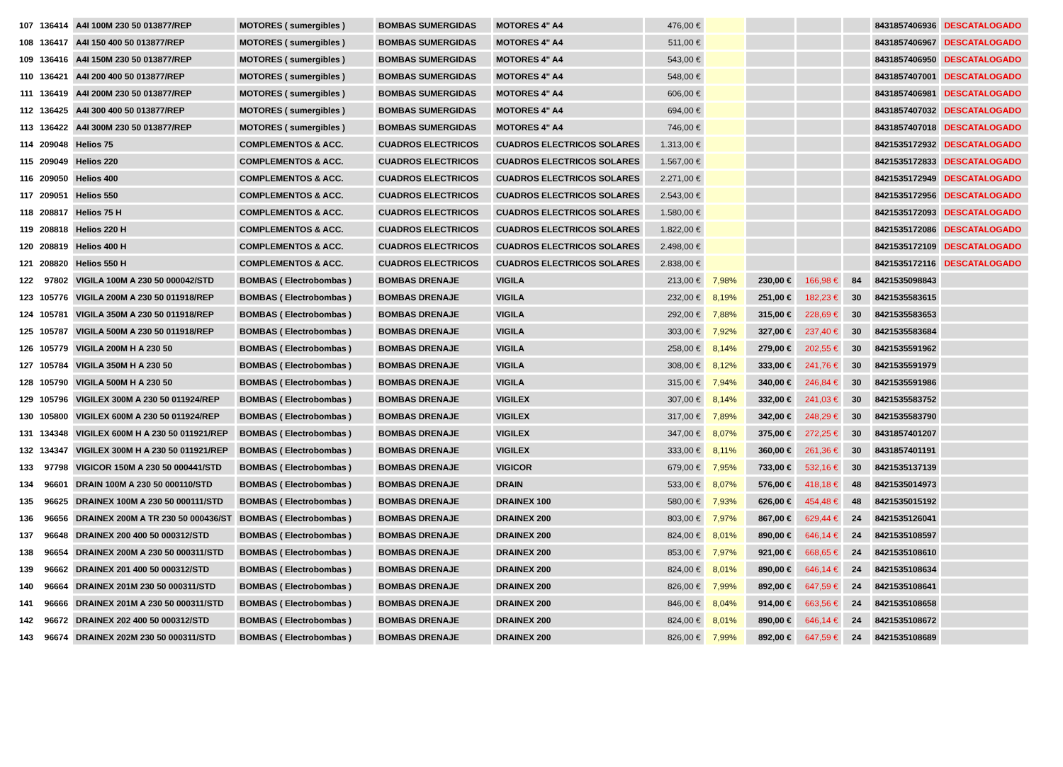| 107 | 136414 | A4I 100M 230 50 013877/REP | MOTORES ( sumergibles ) | BOMBAS SUMERGIDAS | MOTORES 4" A4 | 476,00 € | | | | | 8431857406936 | DESCATALOGADO |
| 108 | 136417 | A4I 150 400 50 013877/REP | MOTORES ( sumergibles ) | BOMBAS SUMERGIDAS | MOTORES 4" A4 | 511,00 € | | | | | 8431857406967 | DESCATALOGADO |
| 109 | 136416 | A4I 150M 230 50 013877/REP | MOTORES ( sumergibles ) | BOMBAS SUMERGIDAS | MOTORES 4" A4 | 543,00 € | | | | | 8431857406950 | DESCATALOGADO |
| 110 | 136421 | A4I 200 400 50 013877/REP | MOTORES ( sumergibles ) | BOMBAS SUMERGIDAS | MOTORES 4" A4 | 548,00 € | | | | | 8431857407001 | DESCATALOGADO |
| 111 | 136419 | A4I 200M 230 50 013877/REP | MOTORES ( sumergibles ) | BOMBAS SUMERGIDAS | MOTORES 4" A4 | 606,00 € | | | | | 8431857406981 | DESCATALOGADO |
| 112 | 136425 | A4I 300 400 50 013877/REP | MOTORES ( sumergibles ) | BOMBAS SUMERGIDAS | MOTORES 4" A4 | 694,00 € | | | | | 8431857407032 | DESCATALOGADO |
| 113 | 136422 | A4I 300M 230 50 013877/REP | MOTORES ( sumergibles ) | BOMBAS SUMERGIDAS | MOTORES 4" A4 | 746,00 € | | | | | 8431857407018 | DESCATALOGADO |
| 114 | 209048 | Helios 75 | COMPLEMENTOS & ACC. | CUADROS ELECTRICOS | CUADROS ELECTRICOS SOLARES | 1.313,00 € | | | | | 8421535172932 | DESCATALOGADO |
| 115 | 209049 | Helios 220 | COMPLEMENTOS & ACC. | CUADROS ELECTRICOS | CUADROS ELECTRICOS SOLARES | 1.567,00 € | | | | | 8421535172833 | DESCATALOGADO |
| 116 | 209050 | Helios 400 | COMPLEMENTOS & ACC. | CUADROS ELECTRICOS | CUADROS ELECTRICOS SOLARES | 2.271,00 € | | | | | 8421535172949 | DESCATALOGADO |
| 117 | 209051 | Helios 550 | COMPLEMENTOS & ACC. | CUADROS ELECTRICOS | CUADROS ELECTRICOS SOLARES | 2.543,00 € | | | | | 8421535172956 | DESCATALOGADO |
| 118 | 208817 | Helios 75 H | COMPLEMENTOS & ACC. | CUADROS ELECTRICOS | CUADROS ELECTRICOS SOLARES | 1.580,00 € | | | | | 8421535172093 | DESCATALOGADO |
| 119 | 208818 | Helios 220 H | COMPLEMENTOS & ACC. | CUADROS ELECTRICOS | CUADROS ELECTRICOS SOLARES | 1.822,00 € | | | | | 8421535172086 | DESCATALOGADO |
| 120 | 208819 | Helios 400 H | COMPLEMENTOS & ACC. | CUADROS ELECTRICOS | CUADROS ELECTRICOS SOLARES | 2.498,00 € | | | | | 8421535172109 | DESCATALOGADO |
| 121 | 208820 | Helios 550 H | COMPLEMENTOS & ACC. | CUADROS ELECTRICOS | CUADROS ELECTRICOS SOLARES | 2.838,00 € | | | | | 8421535172116 | DESCATALOGADO |
| 122 | 97802 | VIGILA 100M A 230 50 000042/STD | BOMBAS ( Electrobombas ) | BOMBAS DRENAJE | VIGILA | 213,00 € | 7,98% | 230,00 € | 166,98 € | 84 | 8421535098843 | |
| 123 | 105776 | VIGILA 200M A 230 50 011918/REP | BOMBAS ( Electrobombas ) | BOMBAS DRENAJE | VIGILA | 232,00 € | 8,19% | 251,00 € | 182,23 € | 30 | 8421535583615 | |
| 124 | 105781 | VIGILA 350M A 230 50 011918/REP | BOMBAS ( Electrobombas ) | BOMBAS DRENAJE | VIGILA | 292,00 € | 7,88% | 315,00 € | 228,69 € | 30 | 8421535583653 | |
| 125 | 105787 | VIGILA 500M A 230 50 011918/REP | BOMBAS ( Electrobombas ) | BOMBAS DRENAJE | VIGILA | 303,00 € | 7,92% | 327,00 € | 237,40 € | 30 | 8421535583684 | |
| 126 | 105779 | VIGILA 200M H A 230 50 | BOMBAS ( Electrobombas ) | BOMBAS DRENAJE | VIGILA | 258,00 € | 8,14% | 279,00 € | 202,55 € | 30 | 8421535591962 | |
| 127 | 105784 | VIGILA 350M H A 230 50 | BOMBAS ( Electrobombas ) | BOMBAS DRENAJE | VIGILA | 308,00 € | 8,12% | 333,00 € | 241,76 € | 30 | 8421535591979 | |
| 128 | 105790 | VIGILA 500M H A 230 50 | BOMBAS ( Electrobombas ) | BOMBAS DRENAJE | VIGILA | 315,00 € | 7,94% | 340,00 € | 246,84 € | 30 | 8421535591986 | |
| 129 | 105796 | VIGILEX 300M A 230 50 011924/REP | BOMBAS ( Electrobombas ) | BOMBAS DRENAJE | VIGILEX | 307,00 € | 8,14% | 332,00 € | 241,03 € | 30 | 8421535583752 | |
| 130 | 105800 | VIGILEX 600M A 230 50 011924/REP | BOMBAS ( Electrobombas ) | BOMBAS DRENAJE | VIGILEX | 317,00 € | 7,89% | 342,00 € | 248,29 € | 30 | 8421535583790 | |
| 131 | 134348 | VIGILEX 600M H A 230 50 011921/REP | BOMBAS ( Electrobombas ) | BOMBAS DRENAJE | VIGILEX | 347,00 € | 8,07% | 375,00 € | 272,25 € | 30 | 8431857401207 | |
| 132 | 134347 | VIGILEX 300M H A 230 50 011921/REP | BOMBAS ( Electrobombas ) | BOMBAS DRENAJE | VIGILEX | 333,00 € | 8,11% | 360,00 € | 261,36 € | 30 | 8431857401191 | |
| 133 | 97798 | VIGICOR 150M A 230 50 000441/STD | BOMBAS ( Electrobombas ) | BOMBAS DRENAJE | VIGICOR | 679,00 € | 7,95% | 733,00 € | 532,16 € | 30 | 8421535137139 | |
| 134 | 96601 | DRAIN 100M A 230 50 000110/STD | BOMBAS ( Electrobombas ) | BOMBAS DRENAJE | DRAIN | 533,00 € | 8,07% | 576,00 € | 418,18 € | 48 | 8421535014973 | |
| 135 | 96625 | DRAINEX 100M A 230 50 000111/STD | BOMBAS ( Electrobombas ) | BOMBAS DRENAJE | DRAINEX 100 | 580,00 € | 7,93% | 626,00 € | 454,48 € | 48 | 8421535015192 | |
| 136 | 96656 | DRAINEX 200M A TR 230 50 000436/ST | BOMBAS ( Electrobombas ) | BOMBAS DRENAJE | DRAINEX 200 | 803,00 € | 7,97% | 867,00 € | 629,44 € | 24 | 8421535126041 | |
| 137 | 96648 | DRAINEX 200 400 50 000312/STD | BOMBAS ( Electrobombas ) | BOMBAS DRENAJE | DRAINEX 200 | 824,00 € | 8,01% | 890,00 € | 646,14 € | 24 | 8421535108597 | |
| 138 | 96654 | DRAINEX 200M A 230 50 000311/STD | BOMBAS ( Electrobombas ) | BOMBAS DRENAJE | DRAINEX 200 | 853,00 € | 7,97% | 921,00 € | 668,65 € | 24 | 8421535108610 | |
| 139 | 96662 | DRAINEX 201 400 50 000312/STD | BOMBAS ( Electrobombas ) | BOMBAS DRENAJE | DRAINEX 200 | 824,00 € | 8,01% | 890,00 € | 646,14 € | 24 | 8421535108634 | |
| 140 | 96664 | DRAINEX 201M 230 50 000311/STD | BOMBAS ( Electrobombas ) | BOMBAS DRENAJE | DRAINEX 200 | 826,00 € | 7,99% | 892,00 € | 647,59 € | 24 | 8421535108641 | |
| 141 | 96666 | DRAINEX 201M A 230 50 000311/STD | BOMBAS ( Electrobombas ) | BOMBAS DRENAJE | DRAINEX 200 | 846,00 € | 8,04% | 914,00 € | 663,56 € | 24 | 8421535108658 | |
| 142 | 96672 | DRAINEX 202 400 50 000312/STD | BOMBAS ( Electrobombas ) | BOMBAS DRENAJE | DRAINEX 200 | 824,00 € | 8,01% | 890,00 € | 646,14 € | 24 | 8421535108672 | |
| 143 | 96674 | DRAINEX 202M 230 50 000311/STD | BOMBAS ( Electrobombas ) | BOMBAS DRENAJE | DRAINEX 200 | 826,00 € | 7,99% | 892,00 € | 647,59 € | 24 | 8421535108689 | |